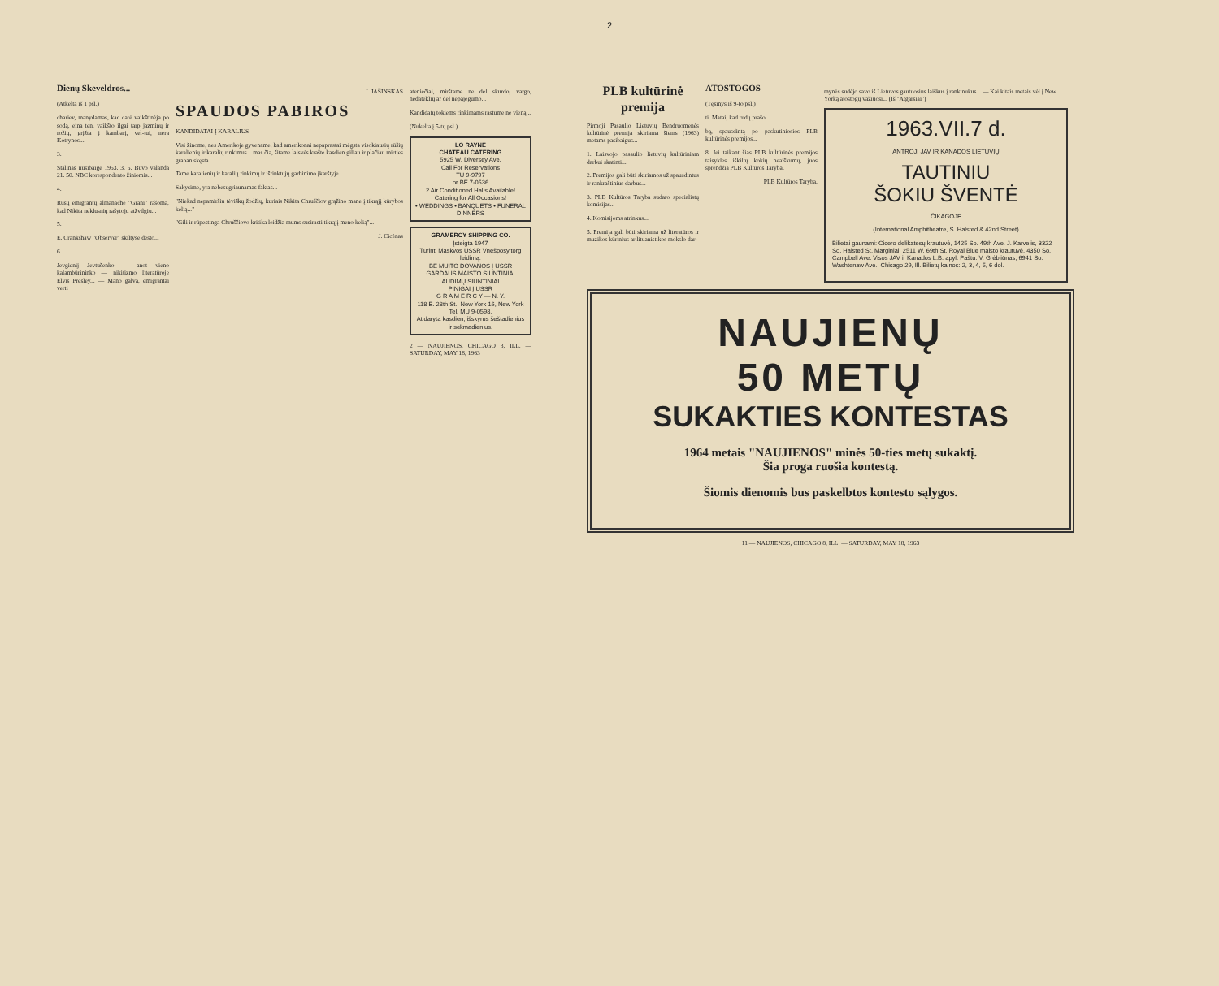2
Dienų Skeveldros...
(Atkelta iš 1 psl.)
chariev, manydamas, kad carė vaikštinėja po sodą, eina ten, vaikšto ilgai tarp jazminų ir rožių, grįžta į kambarį, vel-tui, nėra Kotrynos...
3.
Stalinas nusibaigė 1953. 3. 5. Buvo valanda 21. 50. NBC korespondento žiniomis...
4.
Rusų emigrantų almanache "Grani" rašoma, kad Nikita neklusnių rašytojų atžvilgiu...
5.
E. Crankshaw "Observer" skiltyse dėsto...
6.
Jevgienij Jevtušenko — anot vieno kalambūrininko — nikitizmo literatūroje Elvis Presley... — Mano galva, emigrantai verti
J. JAŠINSKAS
SPAUDOS PABIROS
KANDIDATAI Į KARALIUS
Visi žinome, nes Amerikoje gyvename, kad amerikonai nepaprastai mėgsta visokiausių rūšių karalienių ir karalių rinkimus... mas čia, šitame laisvės krašte kasdien giliau ir plačiau mirties graban skęsta...
Tame karalienių ir karalių rinkimų ir išrinktųjų garbinimo įkarštyje...
Sakysime, yra nebesugriaunamas faktas...
"Niekad nepamiršiu tėviškų žodžių, kuriais Nikita Chruščiov grąžino mane į tikrąjį kūrybos kelią..."
"Gili ir rūpestinga Chruščiovo kritika leidžia mums susirasti tikrąjį meno kelią"...
J. Cicėnas
ateniečiai, mirštame ne dėl skurdo, vargo, nedateklių ar dėl nepajėgumo...
Kandidatų tokiems rinkimams rastume ne vieną...
(Nukelta į 5-tų psl.)
LO RAYNE
CHATEAU CATERING
5925 W. Diversey Ave.
Call For Reservations
TU 9-9797
or BE 7-0536
2 Air Conditioned Halls Available! Catering for All Occasions!
• WEDDINGS • BANQUETS • FUNERAL DINNERS
GRAMERCY SHIPPING CO.
Įsteigta 1947
Turinti Maskvos USSR Vnešposyltorg leidimą.
BE MUITO DOVANOS Į USSR
GARDAUS MAISTO SIUNTINIAI
AUDIMŲ SIUNTINIAI
PINIGAI Į USSR
G R A M E R C Y — N. Y.
118 E. 28th St., New York 16, New York
Tel. MU 9-0598.
Atidaryta kasdien, išskyrus šeštadienius ir sekmadienius.
2 — NAUJIENOS, CHICAGO 8, ILL. — SATURDAY, MAY 18, 1963
PLB kultūrinė premija
Pirmoji Pasaulio Lietuvių Bendruomenės kultūrinė premija skiriama šiems (1963) metams pasibaigus...
1. Laisvojo pasaulio lietuvių kultūriniam darbui skatinti...
2. Premijos gali būti skiriamos už spausdintus ir rankraštinius darbus...
3. PLB Kultūros Taryba sudaro specialistų komisijas...
4. Komisijoms atrinkus...
5. Premija gali būti skiriama už literatūros ir muzikos kūrinius ar lituanistikos mokslo dar-
ATOSTOGOS
(Tęsinys iš 9-to psl.)
ti. Matai, kad rudų prašo...
bą, spausdintą po paskutiniosios PLB kultūrinės premijos...
8. Jei taikant šias PLB kultūrinės premijos taisykles iškiltų kokių neaiškumų, juos sprendžia PLB Kultūros Taryba.
PLB Kultūros Taryba.
mynės sudėjo savo iš Lietuvos gautuosius laiškus į rankinukus... — Kai kitais metais vėl į New Yorką atostogų važiuosi... (Iš "Atgarsiai")
1963.VII.7 d.
ANTROJI JAV IR KANADOS LIETUVIŲ
TAUTINIU
ŠOKIU ŠVENTĖ
ČIKAGOJE
(International Amphitheatre, S. Halsted & 42nd Street)
Bilietai gaunami: Cicero delikatesų krautuvė, 1425 So. 49th Ave. J. Karvelis, 3322 So. Halsted St. Marginiai, 2511 W. 69th St. Royal Blue maisto krautuvė, 4350 So. Campbell Ave. Visos JAV ir Kanados L.B. apyl. Paštu: V. Grėbliūnas, 6941 So. Washtenaw Ave., Chicago 29, Ill. Bilietų kainos: 2, 3, 4, 5, 6 dol.
NAUJIENŲ
50 METŲ
SUKAKTIES KONTESTAS
1964 metais "NAUJIENOS" minės 50-ties metų sukaktį.
Šia proga ruošia kontestą.
Šiomis dienomis bus paskelbtos kontesto sąlygos.
11 — NAUJIENOS, CHICAGO 8, ILL. — SATURDAY, MAY 18, 1963